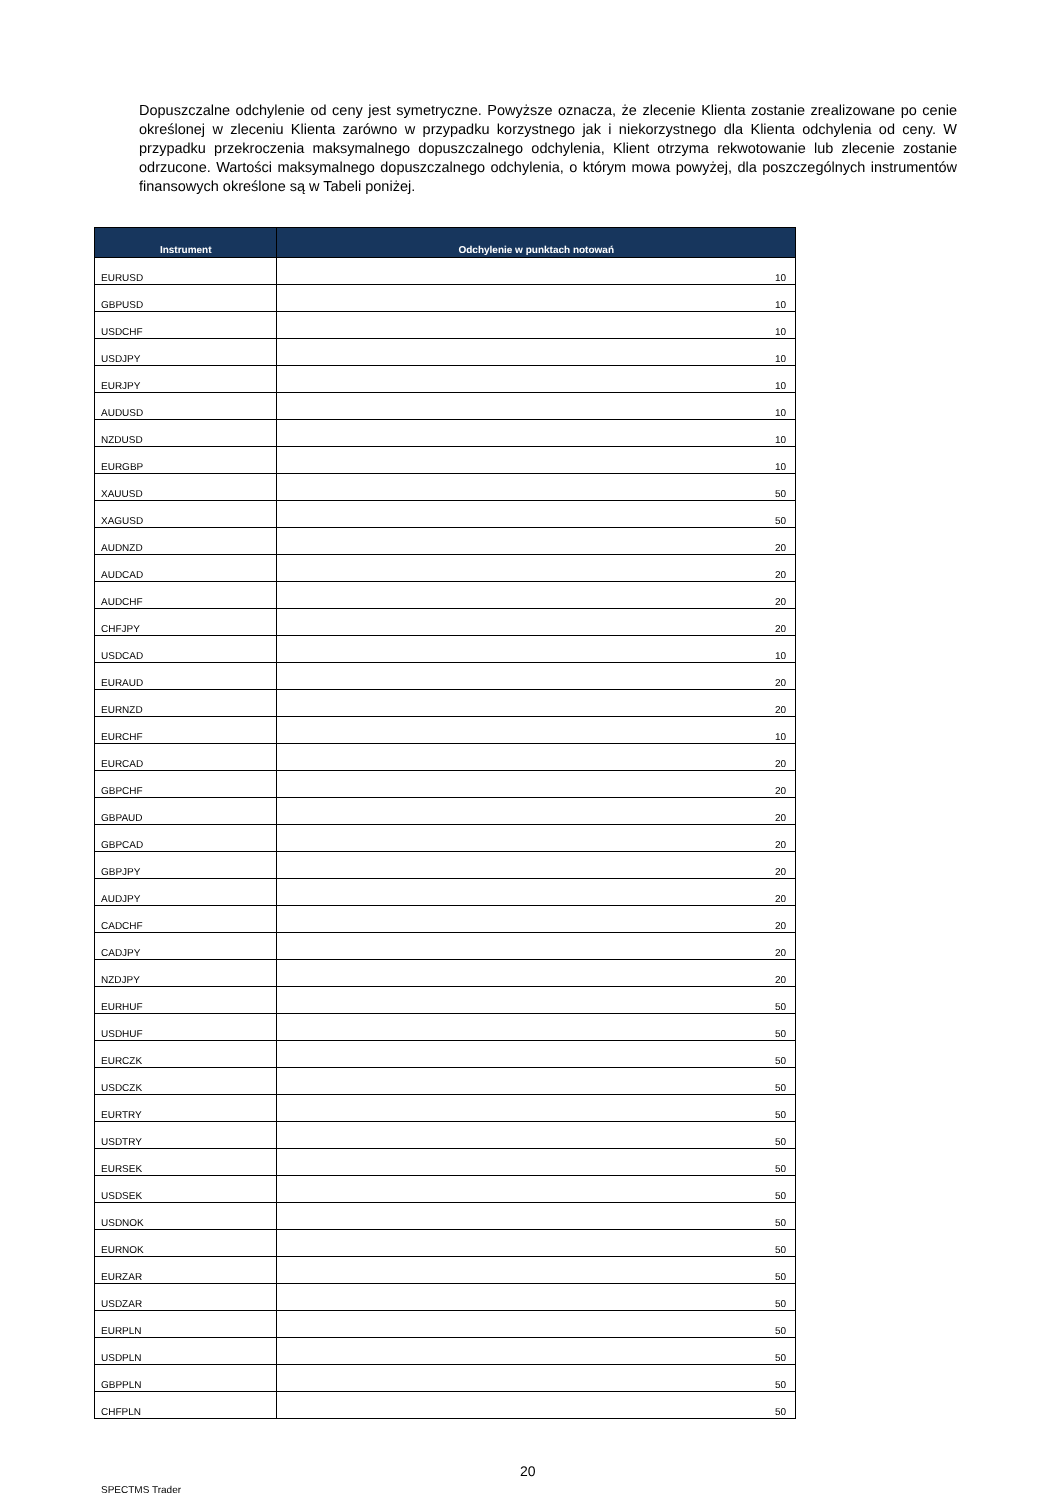Dopuszczalne odchylenie od ceny jest symetryczne. Powyższe oznacza, że zlecenie Klienta zostanie zrealizowane po cenie określonej w zleceniu Klienta zarówno w przypadku korzystnego jak i niekorzystnego dla Klienta odchylenia od ceny. W przypadku przekroczenia maksymalnego dopuszczalnego odchylenia, Klient otrzyma rekwotowanie lub zlecenie zostanie odrzucone. Wartości maksymalnego dopuszczalnego odchylenia, o którym mowa powyżej, dla poszczególnych instrumentów finansowych określone są w Tabeli poniżej.
| Instrument | Odchylenie w punktach notowań |
| --- | --- |
| EURUSD | 10 |
| GBPUSD | 10 |
| USDCHF | 10 |
| USDJPY | 10 |
| EURJPY | 10 |
| AUDUSD | 10 |
| NZDUSD | 10 |
| EURGBP | 10 |
| XAUUSD | 50 |
| XAGUSD | 50 |
| AUDNZD | 20 |
| AUDCAD | 20 |
| AUDCHF | 20 |
| CHFJPY | 20 |
| USDCAD | 10 |
| EURAUD | 20 |
| EURNZD | 20 |
| EURCHF | 10 |
| EURCAD | 20 |
| GBPCHF | 20 |
| GBPAUD | 20 |
| GBPCAD | 20 |
| GBPJPY | 20 |
| AUDJPY | 20 |
| CADCHF | 20 |
| CADJPY | 20 |
| NZDJPY | 20 |
| EURHUF | 50 |
| USDHUF | 50 |
| EURCZK | 50 |
| USDCZK | 50 |
| EURTRY | 50 |
| USDTRY | 50 |
| EURSEK | 50 |
| USDSEK | 50 |
| USDNOK | 50 |
| EURNOK | 50 |
| EURZAR | 50 |
| USDZAR | 50 |
| EURPLN | 50 |
| USDPLN | 50 |
| GBPPLN | 50 |
| CHFPLN | 50 |
20
SPECTMS Trader